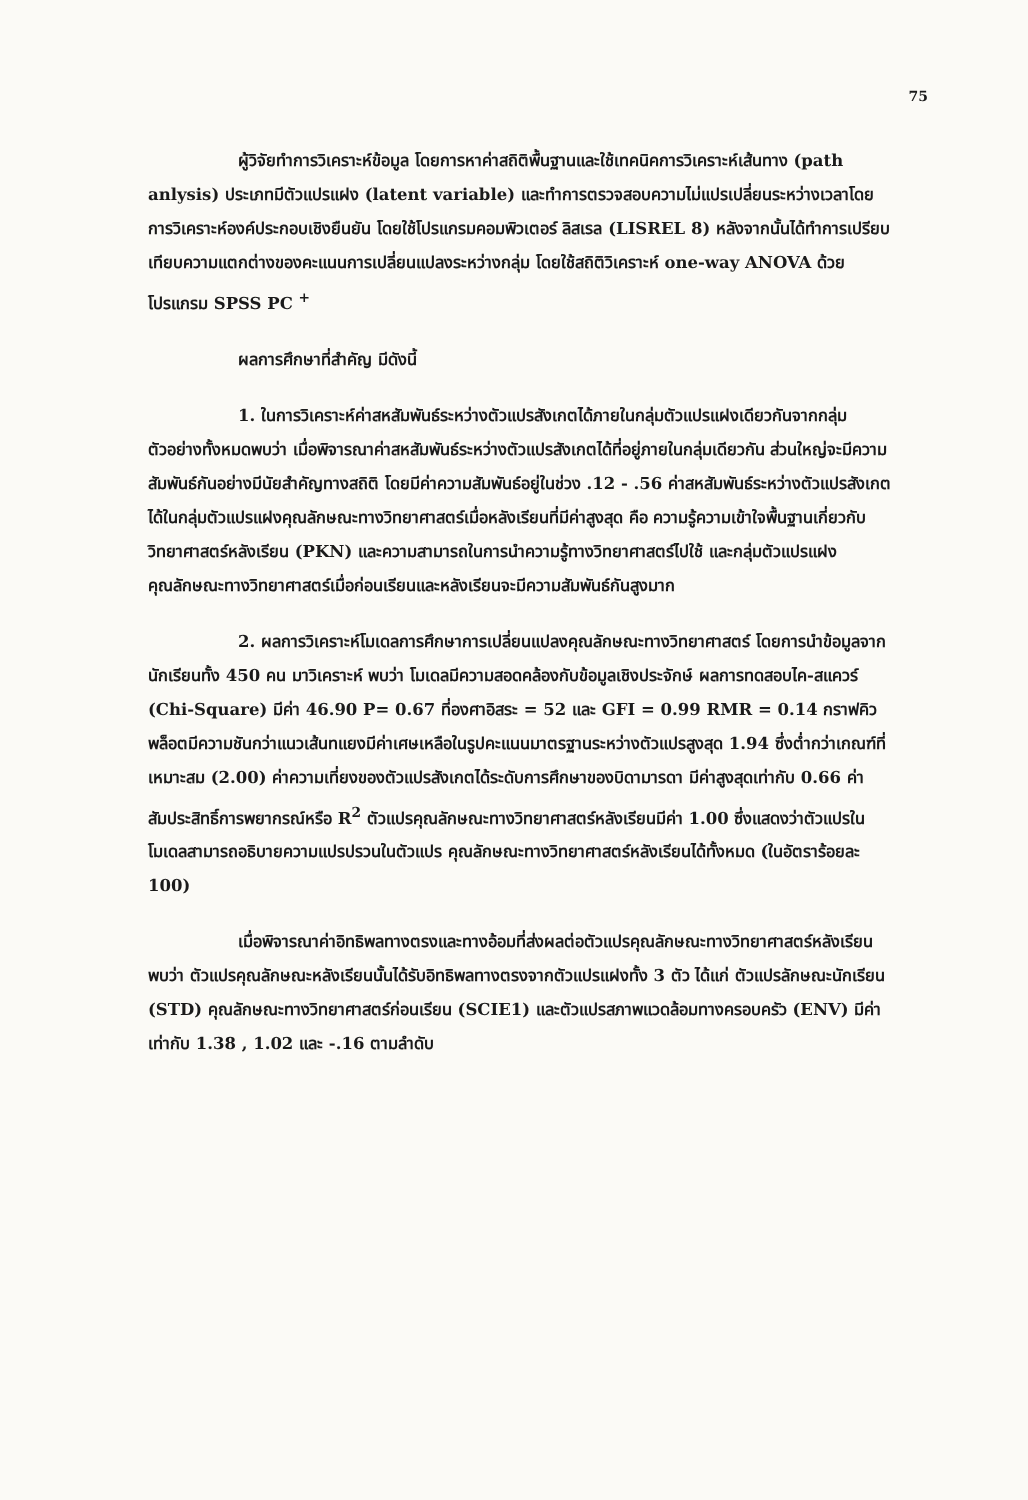75
ผู้วิจัยทำการวิเคราะห์ข้อมูล โดยการหาค่าสถิติพื้นฐานและใช้เทคนิคการวิเคราะห์เส้นทาง (path anlysis) ประเภทมีตัวแปรแฝง (latent variable) และทำการตรวจสอบความไม่แปรเปลี่ยนระหว่างเวลาโดยการวิเคราะห์องค์ประกอบเชิงยืนยัน โดยใช้โปรแกรมคอมพิวเตอร์ ลิสเรล (LISREL 8) หลังจากนั้นได้ทำการเปรียบเทียบความแตกต่างของคะแนนการเปลี่ยนแปลงระหว่างกลุ่ม โดยใช้สถิติวิเคราะห์ one-way ANOVA ด้วยโปรแกรม SPSS PC <sup>+</sup>
ผลการศึกษาที่สำคัญ มีดังนี้
1. ในการวิเคราะห์ค่าสหสัมพันธ์ระหว่างตัวแปรสังเกตได้ภายในกลุ่มตัวแปรแฝงเดียวกันจากกลุ่มตัวอย่างทั้งหมดพบว่า เมื่อพิจารณาค่าสหสัมพันธ์ระหว่างตัวแปรสังเกตได้ที่อยู่ภายในกลุ่มเดียวกัน ส่วนใหญ่จะมีความสัมพันธ์กันอย่างมีนัยสำคัญทางสถิติ โดยมีค่าความสัมพันธ์อยู่ในช่วง .12 - .56 ค่าสหสัมพันธ์ระหว่างตัวแปรสังเกตได้ในกลุ่มตัวแปรแฝงคุณลักษณะทางวิทยาศาสตร์เมื่อหลังเรียนที่มีค่าสูงสุด คือ ความรู้ความเข้าใจพื้นฐานเกี่ยวกับวิทยาศาสตร์หลังเรียน (PKN) และความสามารถในการนำความรู้ทางวิทยาศาสตร์ไปใช้ และกลุ่มตัวแปรแฝงคุณลักษณะทางวิทยาศาสตร์เมื่อก่อนเรียนและหลังเรียนจะมีความสัมพันธ์กันสูงมาก
2. ผลการวิเคราะห์โมเดลการศึกษาการเปลี่ยนแปลงคุณลักษณะทางวิทยาศาสตร์ โดยการนำข้อมูลจากนักเรียนทั้ง 450 คน มาวิเคราะห์ พบว่า โมเดลมีความสอดคล้องกับข้อมูลเชิงประจักษ์ ผลการทดสอบไค-สแควร์ (Chi-Square) มีค่า 46.90 P= 0.67 ที่องศาอิสระ = 52 และ GFI = 0.99 RMR = 0.14 กราฟคิวพล็อตมีความชันกว่าแนวเส้นทแยงมีค่าเศษเหลือในรูปคะแนนมาตรฐานระหว่างตัวแปรสูงสุด 1.94 ซึ่งต่ำกว่าเกณฑ์ที่เหมาะสม (2.00) ค่าความเที่ยงของตัวแปรสังเกตได้ระดับการศึกษาของบิดามารดา มีค่าสูงสุดเท่ากับ 0.66 ค่าสัมประสิทธิ์การพยากรณ์หรือ R<sup>2</sup> ตัวแปรคุณลักษณะทางวิทยาศาสตร์หลังเรียนมีค่า 1.00 ซึ่งแสดงว่าตัวแปรในโมเดลสามารถอธิบายความแปรปรวนในตัวแปร คุณลักษณะทางวิทยาศาสตร์หลังเรียนได้ทั้งหมด (ในอัตราร้อยละ 100)
เมื่อพิจารณาค่าอิทธิพลทางตรงและทางอ้อมที่ส่งผลต่อตัวแปรคุณลักษณะทางวิทยาศาสตร์หลังเรียน พบว่า ตัวแปรคุณลักษณะหลังเรียนนั้นได้รับอิทธิพลทางตรงจากตัวแปรแฝงทั้ง 3 ตัว ได้แก่ ตัวแปรลักษณะนักเรียน (STD) คุณลักษณะทางวิทยาศาสตร์ก่อนเรียน (SCIE1) และตัวแปรสภาพแวดล้อมทางครอบครัว (ENV) มีค่าเท่ากับ 1.38 , 1.02 และ -.16 ตามลำดับ